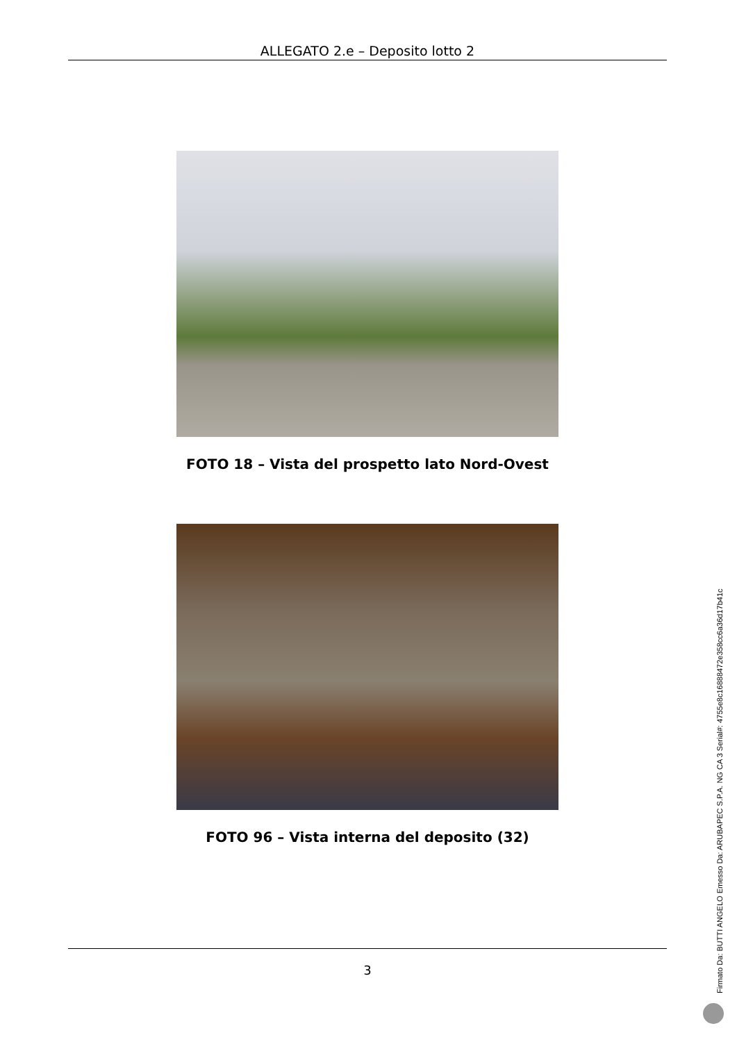ALLEGATO 2.e – Deposito lotto 2
FOTO 18 – Vista del prospetto lato Nord-Ovest
FOTO 96 – Vista interna del deposito (32)
3
Firmato Da: BUTTI ANGELO Emesso Da: ARUBAPEC S.P.A. NG CA 3 Serial#: 4755e8c16888472e358cc6a36d17b41c